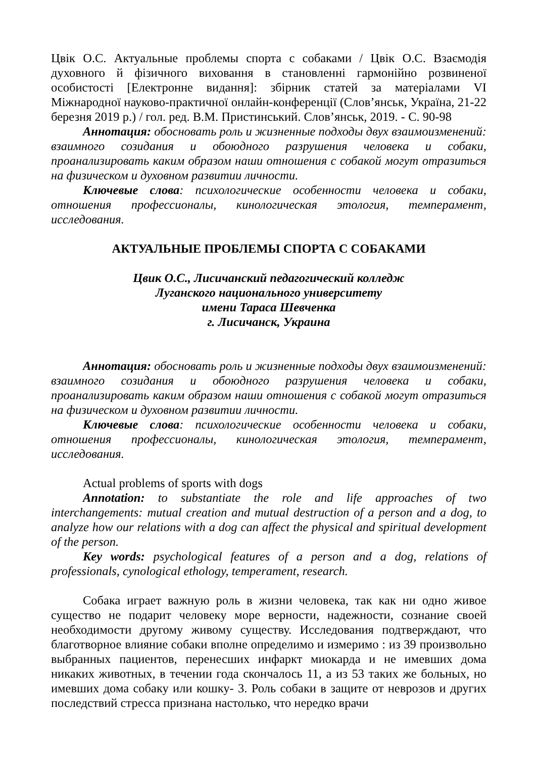Цвік О.С. Актуальные проблемы спорта с собаками / Цвік О.С. Взаємодія духовного й фізичного виховання в становленні гармонійно розвиненої особистості [Електронне видання]: збірник статей за матеріалами VI Міжнародної науково-практичної онлайн-конференції (Слов’янськ, Україна, 21-22 березня 2019 р.) / гол. ред. В.М. Пристинський. Слов’янськ, 2019. - С. 90-98
Аннотация: обосновать роль и жизненные подходы двух взаимоизменений: взаимного созидания и обоюдного разрушения человека и собаки, проанализировать каким образом наши отношения с собакой могут отразиться на физическом и духовном развитии личности.
Ключевые слова: психологические особенности человека и собаки, отношения профессионалы, кинологическая этология, темперамент, исследования.
АКТУАЛЬНЫЕ ПРОБЛЕМЫ СПОРТА С СОБАКАМИ
Цвик О.С., Лисичанский педагогический колледж
Луганского национального университету
имени Тараса Шевченка
г. Лисичанск, Украина
Аннотация: обосновать роль и жизненные подходы двух взаимоизменений: взаимного созидания и обоюдного разрушения человека и собаки, проанализировать каким образом наши отношения с собакой могут отразиться на физическом и духовном развитии личности.
Ключевые слова: психологические особенности человека и собаки, отношения профессионалы, кинологическая этология, темперамент, исследования.
Actual problems of sports with dogs
Annotation: to substantiate the role and life approaches of two interchangements: mutual creation and mutual destruction of a person and a dog, to analyze how our relations with a dog can affect the physical and spiritual development of the person.
Key words: psychological features of a person and a dog, relations of professionals, cynological ethology, temperament, research.
Собака играет важную роль в жизни человека, так как ни одно живое существо не подарит человеку море верности, надежности, сознание своей необходимости другому живому существу. Исследования подтверждают, что благотворное влияние собаки вполне определимо и измеримо : из 39 произвольно выбранных пациентов, перенесших инфаркт миокарда и не имевших дома никаких животных, в течении года скончалось 11, а из 53 таких же больных, но имевших дома собаку или кошку- 3. Роль собаки в защите от неврозов и других последствий стресса признана настолько, что нередко врачи